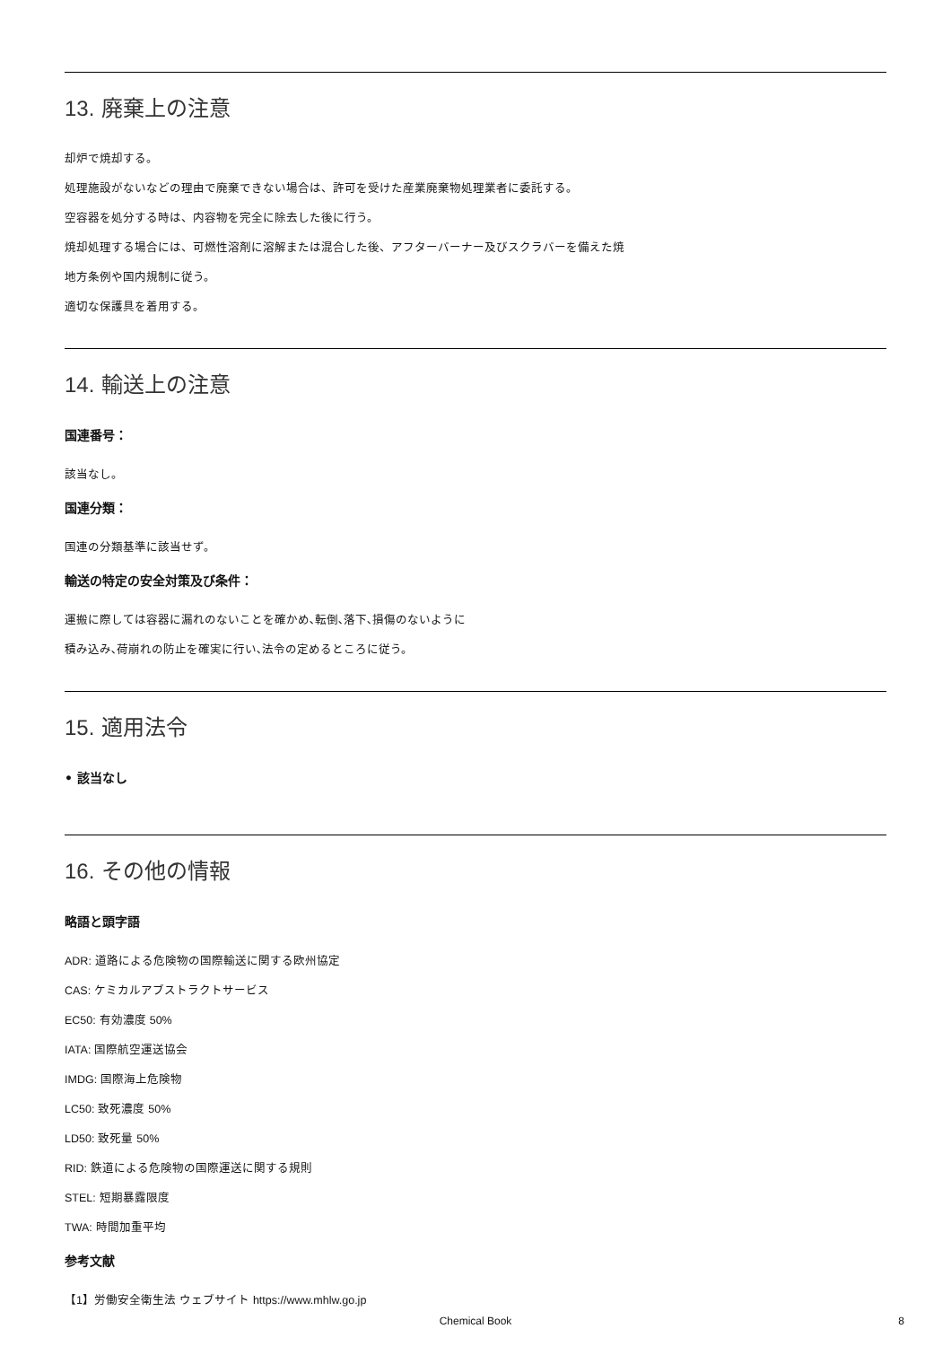13. 廃棄上の注意
却炉で焼却する。
処理施設がないなどの理由で廃棄できない場合は、許可を受けた産業廃棄物処理業者に委託する。
空容器を処分する時は、内容物を完全に除去した後に行う。
焼却処理する場合には、可燃性溶剤に溶解または混合した後、アフターバーナー及びスクラバーを備えた焼
地方条例や国内規制に従う。
適切な保護具を着用する。
14. 輸送上の注意
国連番号：
該当なし。
国連分類：
国連の分類基準に該当せず。
輸送の特定の安全対策及び条件：
運搬に際しては容器に漏れのないことを確かめ､転倒､落下､損傷のないように
積み込み､荷崩れの防止を確実に行い､法令の定めるところに従う。
15. 適用法令
• 該当なし
16. その他の情報
略語と頭字語
ADR: 道路による危険物の国際輸送に関する欧州協定
CAS: ケミカルアブストラクトサービス
EC50: 有効濃度 50%
IATA: 国際航空運送協会
IMDG: 国際海上危険物
LC50: 致死濃度 50%
LD50: 致死量 50%
RID: 鉄道による危険物の国際運送に関する規則
STEL: 短期暴露限度
TWA: 時間加重平均
参考文献
【1】労働安全衛生法 ウェブサイト https://www.mhlw.go.jp
Chemical Book 8